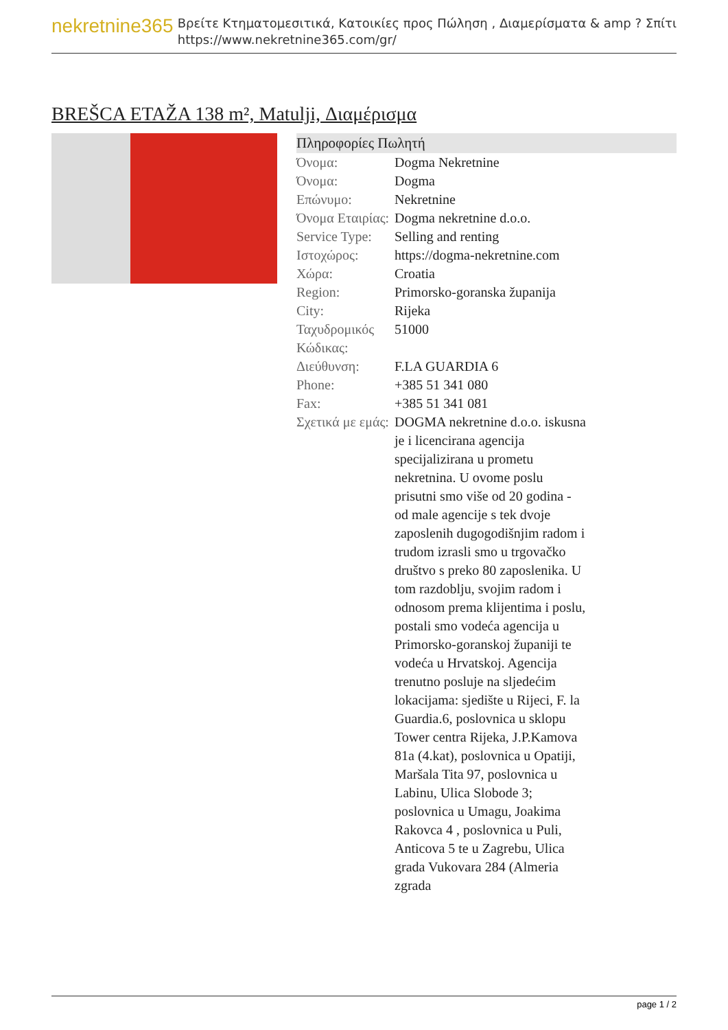nekretnine365
Βρείτε Κτηματομεσιτικά, Κατοικίες προς Πώληση , Διαμερίσματα & amp ? Σπίτι
https://www.nekretnine365.com/gr/
BREŠCA ETAŽA 138 m², Matulji, Διαμέρισμα
Πληροφορίες Πωλητή
| Όνομα: | Dogma Nekretnine |
| Όνομα: | Dogma |
| Επώνυμο: | Nekretnine |
| Όνομα Εταιρίας: | Dogma nekretnine d.o.o. |
| Service Type: | Selling and renting |
| Ιστοχώρος: | https://dogma-nekretnine.com |
| Χώρα: | Croatia |
| Region: | Primorsko-goranska županija |
| City: | Rijeka |
| Ταχυδρομικός Κώδικας: | 51000 |
| Διεύθυνση: | F.LA GUARDIA 6 |
| Phone: | +385 51 341 080 |
| Fax: | +385 51 341 081 |
| Σχετικά με εμάς: | DOGMA nekretnine d.o.o. iskusna je i licencirana agencija specijalizirana u prometu nekretnina. U ovome poslu prisutni smo više od 20 godina - od male agencije s tek dvoje zaposlenih dugogodišnjim radom i trudom izrasli smo u trgovačko društvo s preko 80 zaposlenika. U tom razdoblju, svojim radom i odnosom prema klijentima i poslu, postali smo vodeća agencija u Primorsko-goranskoj županiji te vodeća u Hrvatskoj. Agencija trenutno posluje na sljedećim lokacijama: sjedište u Rijeci, F. la Guardia.6, poslovnica u sklopu Tower centra Rijeka, J.P.Kamova 81a (4.kat), poslovnica u Opatiji, Maršala Tita 97, poslovnica u Labinu, Ulica Slobode 3; poslovnica u Umagu, Joakima Rakovca 4 , poslovnica u Puli, Anticova 5 te u Zagrebu, Ulica grada Vukovara 284 (Almeria zgrada |
page 1 / 2